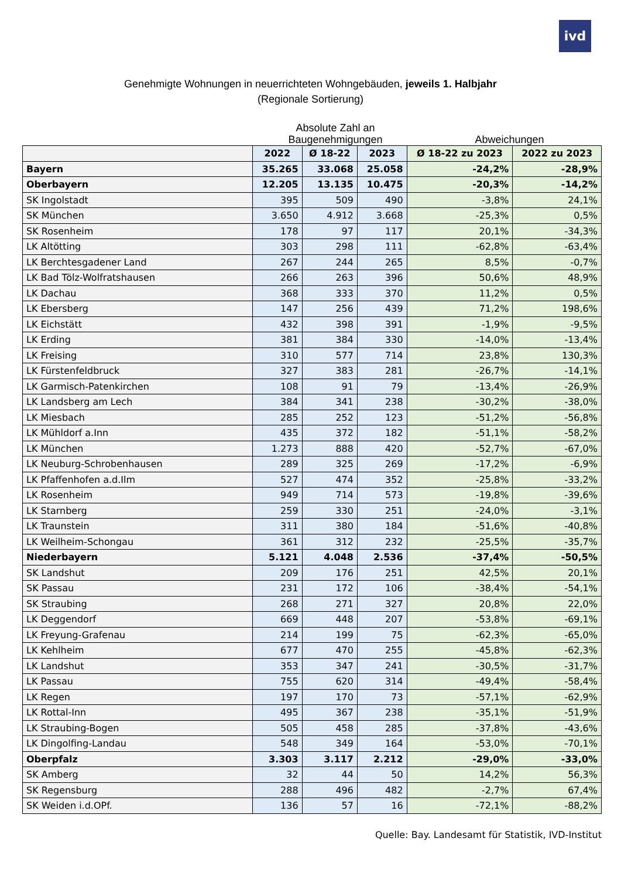ivd
Genehmigte Wohnungen in neuerrichteten Wohngebäuden, jeweils 1. Halbjahr
(Regionale Sortierung)
Absolute Zahl an Baugenehmigungen
Abweichungen
| | 2022 | Ø 18-22 | 2023 | Ø 18-22 zu 2023 | 2022 zu 2023 |
| --- | --- | --- | --- | --- | --- |
| Bayern | 35.265 | 33.068 | 25.058 | -24,2% | -28,9% |
| Oberbayern | 12.205 | 13.135 | 10.475 | -20,3% | -14,2% |
| SK Ingolstadt | 395 | 509 | 490 | -3,8% | 24,1% |
| SK München | 3.650 | 4.912 | 3.668 | -25,3% | 0,5% |
| SK Rosenheim | 178 | 97 | 117 | 20,1% | -34,3% |
| LK Altötting | 303 | 298 | 111 | -62,8% | -63,4% |
| LK Berchtesgadener Land | 267 | 244 | 265 | 8,5% | -0,7% |
| LK Bad Tölz-Wolfratshausen | 266 | 263 | 396 | 50,6% | 48,9% |
| LK Dachau | 368 | 333 | 370 | 11,2% | 0,5% |
| LK Ebersberg | 147 | 256 | 439 | 71,2% | 198,6% |
| LK Eichstätt | 432 | 398 | 391 | -1,9% | -9,5% |
| LK Erding | 381 | 384 | 330 | -14,0% | -13,4% |
| LK Freising | 310 | 577 | 714 | 23,8% | 130,3% |
| LK Fürstenfeldbruck | 327 | 383 | 281 | -26,7% | -14,1% |
| LK Garmisch-Patenkirchen | 108 | 91 | 79 | -13,4% | -26,9% |
| LK Landsberg am Lech | 384 | 341 | 238 | -30,2% | -38,0% |
| LK Miesbach | 285 | 252 | 123 | -51,2% | -56,8% |
| LK Mühldorf a.Inn | 435 | 372 | 182 | -51,1% | -58,2% |
| LK München | 1.273 | 888 | 420 | -52,7% | -67,0% |
| LK Neuburg-Schrobenhausen | 289 | 325 | 269 | -17,2% | -6,9% |
| LK Pfaffenhofen a.d.Ilm | 527 | 474 | 352 | -25,8% | -33,2% |
| LK Rosenheim | 949 | 714 | 573 | -19,8% | -39,6% |
| LK Starnberg | 259 | 330 | 251 | -24,0% | -3,1% |
| LK Traunstein | 311 | 380 | 184 | -51,6% | -40,8% |
| LK Weilheim-Schongau | 361 | 312 | 232 | -25,5% | -35,7% |
| Niederbayern | 5.121 | 4.048 | 2.536 | -37,4% | -50,5% |
| SK Landshut | 209 | 176 | 251 | 42,5% | 20,1% |
| SK Passau | 231 | 172 | 106 | -38,4% | -54,1% |
| SK Straubing | 268 | 271 | 327 | 20,8% | 22,0% |
| LK Deggendorf | 669 | 448 | 207 | -53,8% | -69,1% |
| LK Freyung-Grafenau | 214 | 199 | 75 | -62,3% | -65,0% |
| LK Kehlheim | 677 | 470 | 255 | -45,8% | -62,3% |
| LK Landshut | 353 | 347 | 241 | -30,5% | -31,7% |
| LK Passau | 755 | 620 | 314 | -49,4% | -58,4% |
| LK Regen | 197 | 170 | 73 | -57,1% | -62,9% |
| LK Rottal-Inn | 495 | 367 | 238 | -35,1% | -51,9% |
| LK Straubing-Bogen | 505 | 458 | 285 | -37,8% | -43,6% |
| LK Dingolfing-Landau | 548 | 349 | 164 | -53,0% | -70,1% |
| Oberpfalz | 3.303 | 3.117 | 2.212 | -29,0% | -33,0% |
| SK Amberg | 32 | 44 | 50 | 14,2% | 56,3% |
| SK Regensburg | 288 | 496 | 482 | -2,7% | 67,4% |
| SK Weiden i.d.OPf. | 136 | 57 | 16 | -72,1% | -88,2% |
Quelle: Bay. Landesamt für Statistik, IVD-Institut